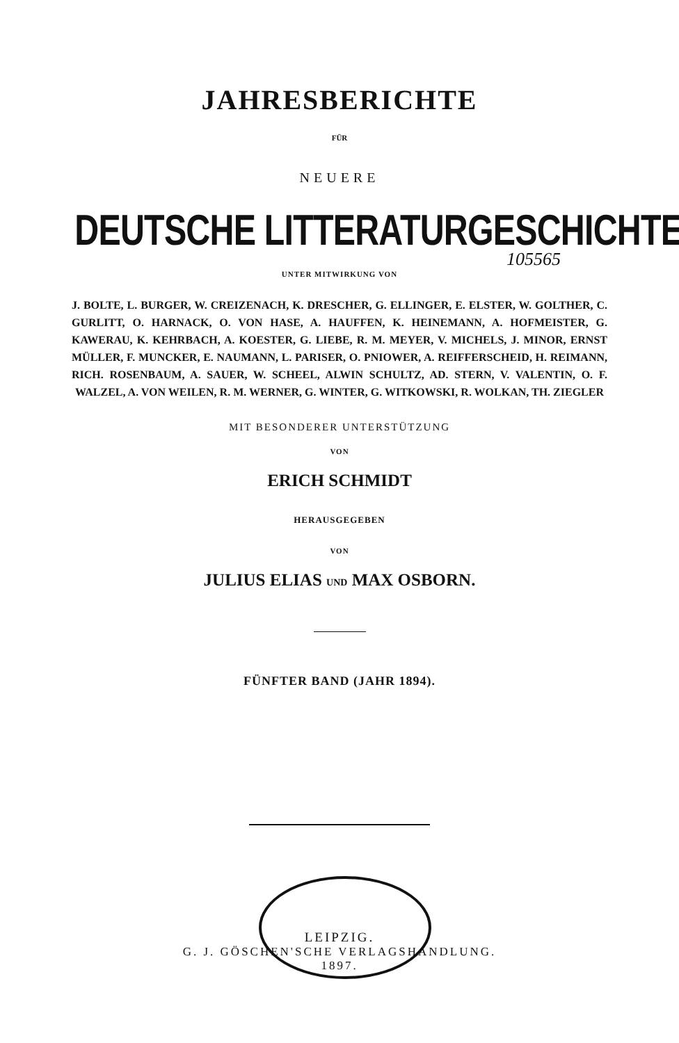JAHRESBERICHTE
FÜR
NEUERE
DEUTSCHE LITTERATURGESCHICHTE
105565
UNTER MITWIRKUNG VON
J. BOLTE, L. BURGER, W. CREIZENACH, K. DRESCHER, G. ELLINGER, E. ELSTER, W. GOLTHER, C. GURLITT, O. HARNACK, O. VON HASE, A. HAUFFEN, K. HEINEMANN, A. HOFMEISTER, G. KAWERAU, K. KEHRBACH, A. KOESTER, G. LIEBE, R. M. MEYER, V. MICHELS, J. MINOR, ERNST MÜLLER, F. MUNCKER, E. NAUMANN, L. PARISER, O. PNIOWER, A. REIFFERSCHEID, H. REIMANN, RICH. ROSENBAUM, A. SAUER, W. SCHEEL, ALWIN SCHULTZ, AD. STERN, V. VALENTIN, O. F. WALZEL, A. VON WEILEN, R. M. WERNER, G. WINTER, G. WITKOWSKI, R. WOLKAN, TH. ZIEGLER
MIT BESONDERER UNTERSTÜTZUNG
VON
ERICH SCHMIDT
HERAUSGEGEBEN
VON
JULIUS ELIAS UND MAX OSBORN.
FÜNFTER BAND (JAHR 1894).
LEIPZIG.
G. J. GÖSCHEN'SCHE VERLAGSHANDLUNG.
1897.